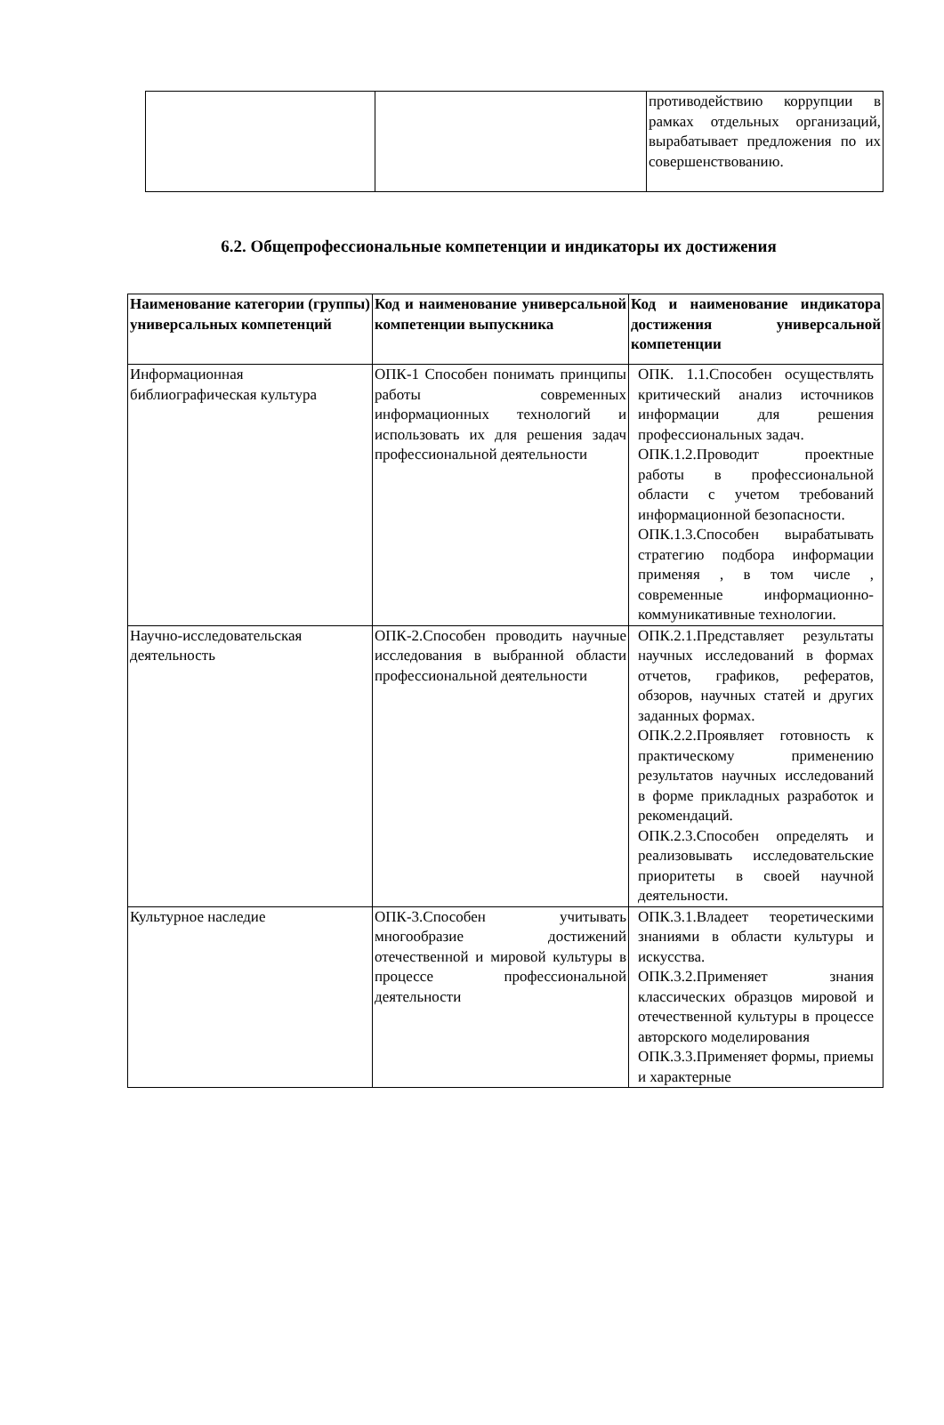| | | противодействию коррупции в рамках отдельных организаций, вырабатывает предложения по их совершенствованию. |
6.2. Общепрофессиональные компетенции и индикаторы их достижения
| Наименование категории (группы) универсальных компетенций | Код и наименование универсальной компетенции выпускника | Код и наименование индикатора достижения универсальной компетенции |
| --- | --- | --- |
| Информационная библиографическая культура | ОПК-1 Способен понимать принципы работы современных информационных технологий и использовать их для решения задач профессиональной деятельности | ОПК. 1.1.Способен осуществлять критический анализ источников информации для решения профессиональных задач. ОПК.1.2.Проводит проектные работы в профессиональной области с учетом требований информационной безопасности. ОПК.1.3.Способен вырабатывать стратегию подбора информации применяя , в том числе , современные информационно-коммуникативные технологии. |
| Научно-исследовательская деятельность | ОПК-2.Способен проводить научные исследования в выбранной области профессиональной деятельности | ОПК.2.1.Представляет результаты научных исследований в формах отчетов, графиков, рефератов, обзоров, научных статей и других заданных формах. ОПК.2.2.Проявляет готовность к практическому применению результатов научных исследований в форме прикладных разработок и рекомендаций. ОПК.2.3.Способен определять и реализовывать исследовательские приоритеты в своей научной деятельности. |
| Культурное наследие | ОПК-3.Способен учитывать многообразие достижений отечественной и мировой культуры в процессе профессиональной деятельности | ОПК.3.1.Владеет теоретическими знаниями в области культуры и искусства. ОПК.3.2.Применяет знания классических образцов мировой и отечественной культуры в процессе авторского моделирования ОПК.3.3.Применяет формы, приемы и характерные |